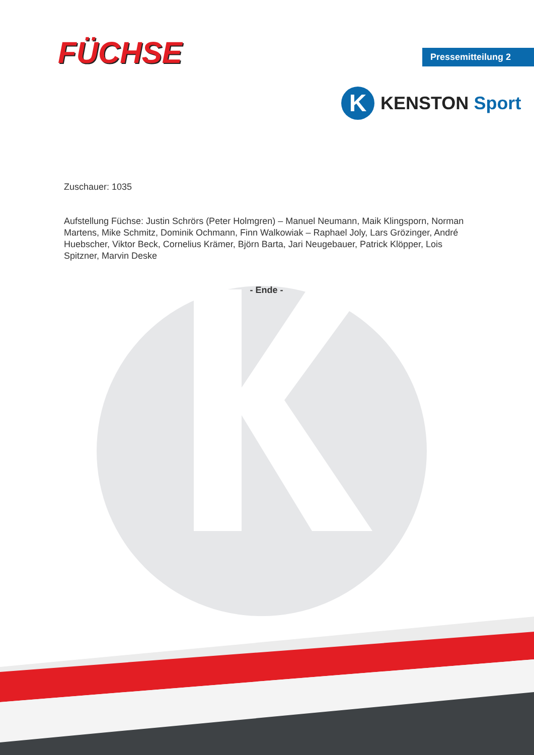FÜCHSE Pressemitteilung 2
K
KENSTON Sport
Zuschauer: 1035
Aufstellung Füchse: Justin Schrörs (Peter Holmgren) – Manuel Neumann, Maik Klingsporn, Norman Martens, Mike Schmitz, Dominik Ochmann, Finn Walkowiak – Raphael Joly, Lars Grözinger, André Huebscher, Viktor Beck, Cornelius Krämer, Björn Barta, Jari Neugebauer, Patrick Klöpper, Lois Spitzner, Marvin Deske
- Ende -